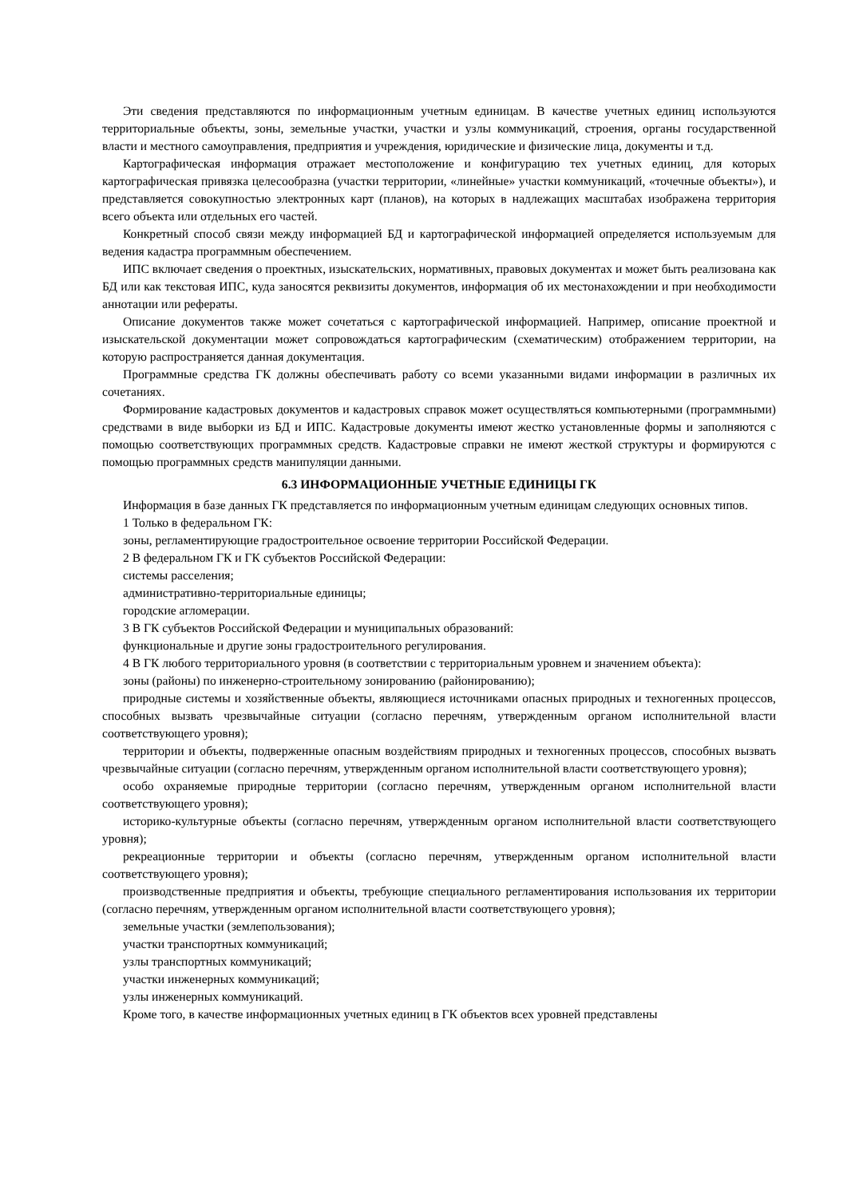Эти сведения представляются по информационным учетным единицам. В качестве учетных единиц используются территориальные объекты, зоны, земельные участки, участки и узлы коммуникаций, строения, органы государственной власти и местного самоуправления, предприятия и учреждения, юридические и физические лица, документы и т.д.
Картографическая информация отражает местоположение и конфигурацию тех учетных единиц, для которых картографическая привязка целесообразна (участки территории, «линейные» участки коммуникаций, «точечные объекты»), и представляется совокупностью электронных карт (планов), на которых в надлежащих масштабах изображена территория всего объекта или отдельных его частей.
Конкретный способ связи между информацией БД и картографической информацией определяется используемым для ведения кадастра программным обеспечением.
ИПС включает сведения о проектных, изыскательских, нормативных, правовых документах и может быть реализована как БД или как текстовая ИПС, куда заносятся реквизиты документов, информация об их местонахождении и при необходимости аннотации или рефераты.
Описание документов также может сочетаться с картографической информацией. Например, описание проектной и изыскательской документации может сопровождаться картографическим (схематическим) отображением территории, на которую распространяется данная документация.
Программные средства ГК должны обеспечивать работу со всеми указанными видами информации в различных их сочетаниях.
Формирование кадастровых документов и кадастровых справок может осуществляться компьютерными (программными) средствами в виде выборки из БД и ИПС. Кадастровые документы имеют жестко установленные формы и заполняются с помощью соответствующих программных средств. Кадастровые справки не имеют жесткой структуры и формируются с помощью программных средств манипуляции данными.
6.3 ИНФОРМАЦИОННЫЕ УЧЕТНЫЕ ЕДИНИЦЫ ГК
Информация в базе данных ГК представляется по информационным учетным единицам следующих основных типов.
1 Только в федеральном ГК:
зоны, регламентирующие градостроительное освоение территории Российской Федерации.
2 В федеральном ГК и ГК субъектов Российской Федерации:
системы расселения;
административно-территориальные единицы;
городские агломерации.
3 В ГК субъектов Российской Федерации и муниципальных образований:
функциональные и другие зоны градостроительного регулирования.
4 В ГК любого территориального уровня (в соответствии с территориальным уровнем и значением объекта):
зоны (районы) по инженерно-строительному зонированию (районированию);
природные системы и хозяйственные объекты, являющиеся источниками опасных природных и техногенных процессов, способных вызвать чрезвычайные ситуации (согласно перечням, утвержденным органом исполнительной власти соответствующего уровня);
территории и объекты, подверженные опасным воздействиям природных и техногенных процессов, способных вызвать чрезвычайные ситуации (согласно перечням, утвержденным органом исполнительной власти соответствующего уровня);
особо охраняемые природные территории (согласно перечням, утвержденным органом исполнительной власти соответствующего уровня);
историко-культурные объекты (согласно перечням, утвержденным органом исполнительной власти соответствующего уровня);
рекреационные территории и объекты (согласно перечням, утвержденным органом исполнительной власти соответствующего уровня);
производственные предприятия и объекты, требующие специального регламентирования использования их территории (согласно перечням, утвержденным органом исполнительной власти соответствующего уровня);
земельные участки (землепользования);
участки транспортных коммуникаций;
узлы транспортных коммуникаций;
участки инженерных коммуникаций;
узлы инженерных коммуникаций.
Кроме того, в качестве информационных учетных единиц в ГК объектов всех уровней представлены